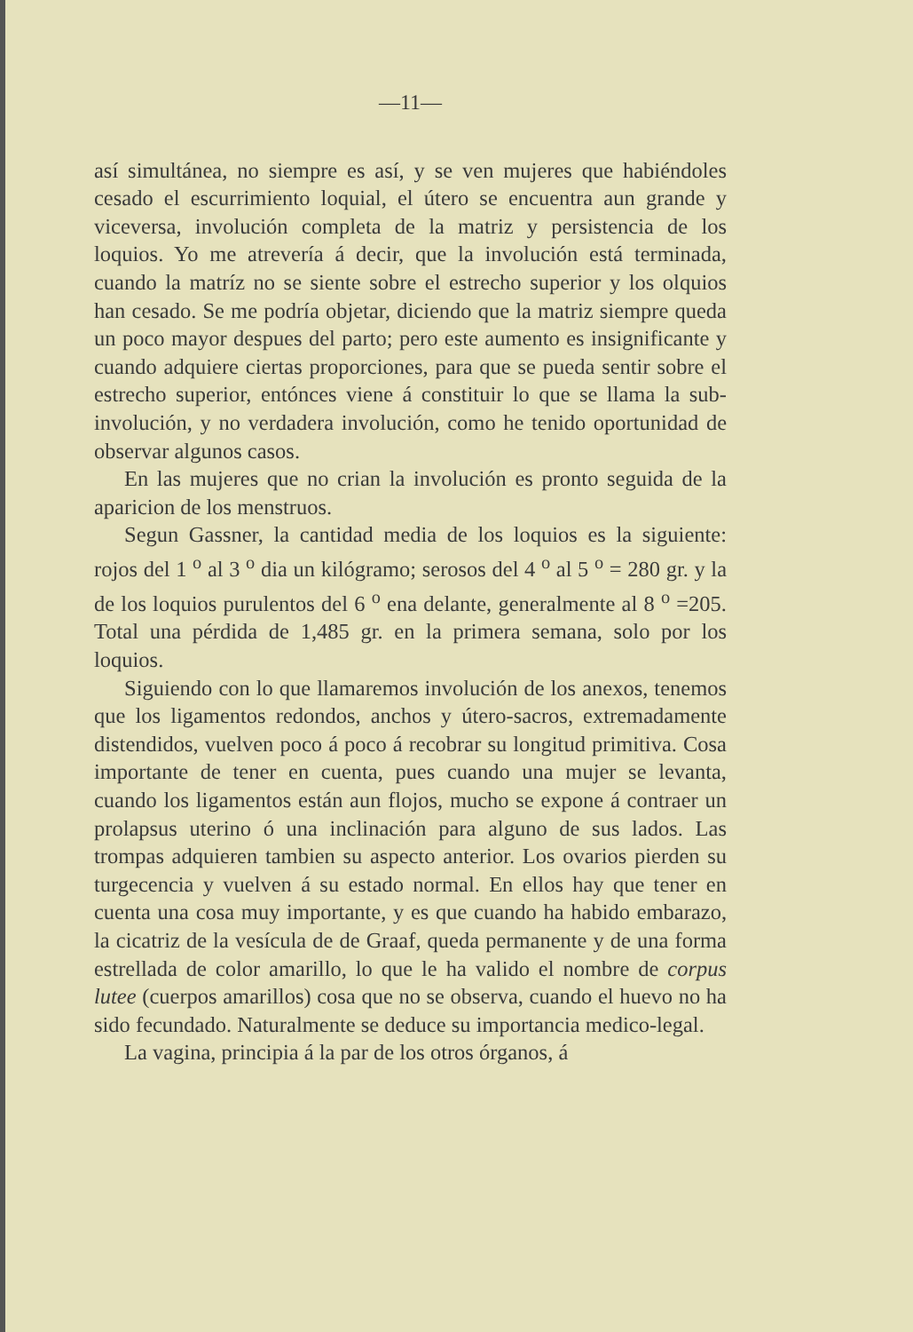—11—
así simultánea, no siempre es así, y se ven mujeres que habiéndoles cesado el escurrimiento loquial, el útero se encuentra aun grande y viceversa, involución completa de la matriz y persistencia de los loquios. Yo me atrevería á decir, que la involución está terminada, cuando la matríz no se siente sobre el estrecho superior y los olquios han cesado. Se me podría objetar, diciendo que la matriz siempre queda un poco mayor despues del parto; pero este aumento es insignificante y cuando adquiere ciertas proporciones, para que se pueda sentir sobre el estrecho superior, entónces viene á constituir lo que se llama la sub-involución, y no verdadera involución, como he tenido oportunidad de observar algunos casos.
En las mujeres que no crian la involución es pronto seguida de la aparicion de los menstruos.
Segun Gassner, la cantidad media de los loquios es la siguiente: rojos del 1 <sup>o</sup> al 3 <sup>o</sup> dia un kilógramo; serosos del 4 <sup>o</sup> al 5 <sup>o</sup> = 280 gr. y la de los loquios purulentos del 6 <sup>o</sup> ena delante, generalmente al 8 <sup>o</sup> =205. Total una pérdida de 1,485 gr. en la primera semana, solo por los loquios.
Siguiendo con lo que llamaremos involución de los anexos, tenemos que los ligamentos redondos, anchos y útero-sacros, extremadamente distendidos, vuelven poco á poco á recobrar su longitud primitiva. Cosa importante de tener en cuenta, pues cuando una mujer se levanta, cuando los ligamentos están aun flojos, mucho se expone á contraer un prolapsus uterino ó una inclinación para alguno de sus lados. Las trompas adquieren tambien su aspecto anterior. Los ovarios pierden su turgecencia y vuelven á su estado normal. En ellos hay que tener en cuenta una cosa muy importante, y es que cuando ha habido embarazo, la cicatriz de la vesícula de de Graaf, queda permanente y de una forma estrellada de color amarillo, lo que le ha valido el nombre de corpus lutee (cuerpos amarillos) cosa que no se observa, cuando el huevo no ha sido fecundado. Naturalmente se deduce su importancia medico-legal.
La vagina, principia á la par de los otros órganos, á